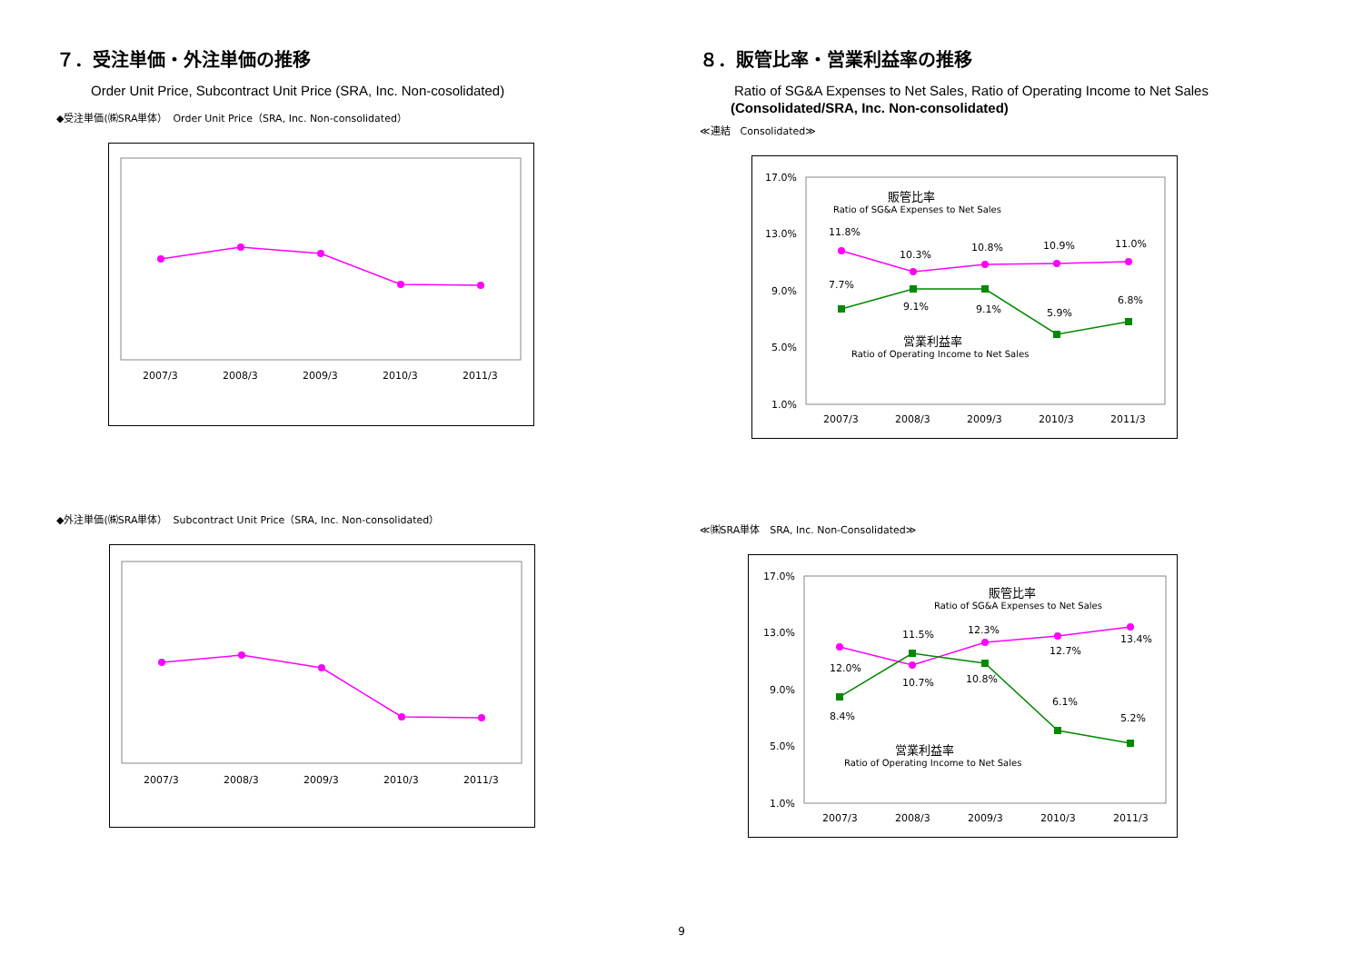７．受注単価・外注単価の推移
Order Unit Price, Subcontract Unit Price (SRA, Inc. Non-cosolidated)
◆受注単価(㈱SRA単体）　Order Unit Price（SRA, Inc. Non-consolidated）
2007/3
2008/3
2009/3
2010/3
2011/3
◆外注単価(㈱SRA単体）　Subcontract Unit Price（SRA, Inc. Non-consolidated）
2007/3
2008/3
2009/3
2010/3
2011/3
８．販管比率・営業利益率の推移
Ratio of SG&A Expenses to Net Sales, Ratio of Operating Income to Net Sales
(Consolidated/SRA, Inc. Non-consolidated)
≪連結　Consolidated≫
17.0%
13.0%
9.0%
5.0%
1.0%
販管比率
Ratio of SG&A Expenses to Net Sales
11.8%
10.3%
10.8%
10.9%
11.0%
7.7%
9.1%
9.1%
5.9%
6.8%
営業利益率
Ratio of Operating Income to Net Sales
2007/3
2008/3
2009/3
2010/3
2011/3
≪㈱SRA単体　SRA, Inc. Non-Consolidated≫
17.0%
13.0%
9.0%
5.0%
1.0%
販管比率
Ratio of SG&A Expenses to Net Sales
12.0%
10.7%
12.3%
12.7%
13.4%
8.4%
11.5%
10.8%
6.1%
5.2%
営業利益率
Ratio of Operating Income to Net Sales
2007/3
2008/3
2009/3
2010/3
2011/3
9